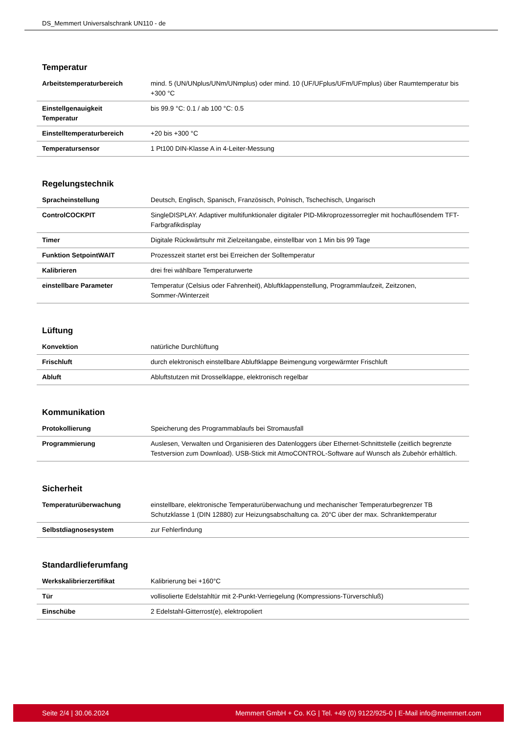DS_Memmert Universalschrank UN110 - de
Temperatur
| Arbeitstemperaturbereich | mind. 5 (UN/UNplus/UNm/UNmplus) oder mind. 10 (UF/UFplus/UFm/UFmplus) über Raumtemperatur bis +300 °C |
| Einstellgenauigkeit Temperatur | bis 99.9 °C: 0.1 / ab 100 °C: 0.5 |
| Einstelltemperaturbereich | +20 bis +300 °C |
| Temperatursensor | 1 Pt100 DIN-Klasse A in 4-Leiter-Messung |
Regelungstechnik
| Spracheinstellung | Deutsch, Englisch, Spanisch, Französisch, Polnisch, Tschechisch, Ungarisch |
| ControlCOCKPIT | SingleDISPLAY. Adaptiver multifunktionaler digitaler PID-Mikroprozessorregler mit hochauflösendem TFT-Farbgrafikdisplay |
| Timer | Digitale Rückwärtsuhr mit Zielzeitangabe, einstellbar von 1 Min bis 99 Tage |
| Funktion SetpointWAIT | Prozesszeit startet erst bei Erreichen der Solltemperatur |
| Kalibrieren | drei frei wählbare Temperaturwerte |
| einstellbare Parameter | Temperatur (Celsius oder Fahrenheit), Abluftklappenstellung, Programmlaufzeit, Zeitzonen, Sommer-/Winterzeit |
Lüftung
| Konvektion | natürliche Durchlüftung |
| Frischluft | durch elektronisch einstellbare Abluftklappe Beimengung vorgewärmter Frischluft |
| Abluft | Abluftstutzen mit Drosselklappe, elektronisch regelbar |
Kommunikation
| Protokollierung | Speicherung des Programmablaufs bei Stromausfall |
| Programmierung | Auslesen, Verwalten und Organisieren des Datenloggers über Ethernet-Schnittstelle (zeitlich begrenzte Testversion zum Download). USB-Stick mit AtmoCONTROL-Software auf Wunsch als Zubehör erhältlich. |
Sicherheit
| Temperaturüberwachung | einstellbare, elektronische Temperaturüberwachung und mechanischer Temperaturbegrenzer TB Schutzklasse 1 (DIN 12880) zur Heizungsabschaltung ca. 20°C über der max. Schranktemperatur |
| Selbstdiagnosesystem | zur Fehlerfindung |
Standardlieferumfang
| Werkskalibrierzertifikat | Kalibrierung bei +160°C |
| Tür | vollisolierte Edelstahltür mit 2-Punkt-Verriegelung (Kompressions-Türverschluß) |
| Einschübe | 2 Edelstahl-Gitterrost(e), elektropoliert |
Seite 2/4 | 30.06.2024 Memmert GmbH + Co. KG | Tel. +49 (0) 9122/925-0 | E-Mail info@memmert.com